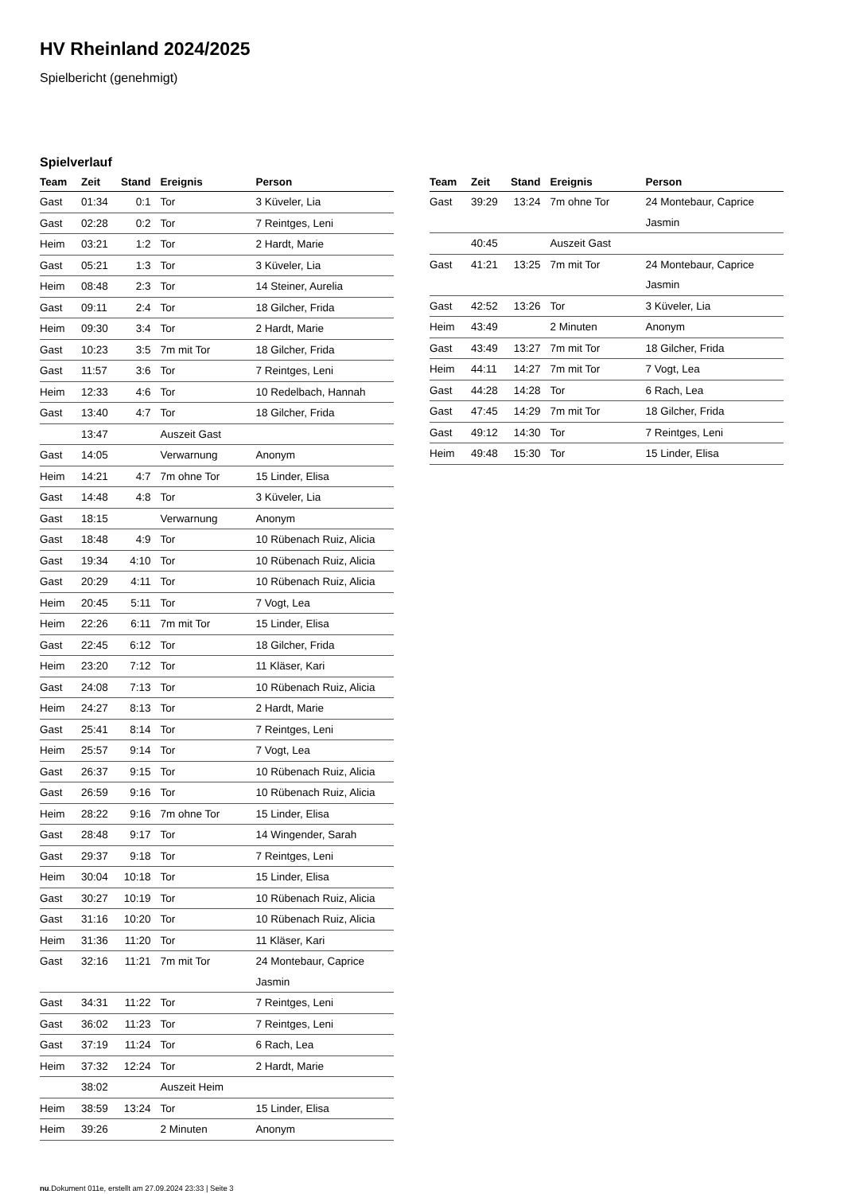HV Rheinland 2024/2025
Spielbericht (genehmigt)
Spielverlauf
| Team | Zeit | Stand | Ereignis | Person |
| --- | --- | --- | --- | --- |
| Gast | 01:34 | 0:1 | Tor | 3 Küveler, Lia |
| Gast | 02:28 | 0:2 | Tor | 7 Reintges, Leni |
| Heim | 03:21 | 1:2 | Tor | 2 Hardt, Marie |
| Gast | 05:21 | 1:3 | Tor | 3 Küveler, Lia |
| Heim | 08:48 | 2:3 | Tor | 14 Steiner, Aurelia |
| Gast | 09:11 | 2:4 | Tor | 18 Gilcher, Frida |
| Heim | 09:30 | 3:4 | Tor | 2 Hardt, Marie |
| Gast | 10:23 | 3:5 | 7m mit Tor | 18 Gilcher, Frida |
| Gast | 11:57 | 3:6 | Tor | 7 Reintges, Leni |
| Heim | 12:33 | 4:6 | Tor | 10 Redelbach, Hannah |
| Gast | 13:40 | 4:7 | Tor | 18 Gilcher, Frida |
| | 13:47 | | Auszeit Gast | |
| Gast | 14:05 | | Verwarnung | Anonym |
| Heim | 14:21 | 4:7 | 7m ohne Tor | 15 Linder, Elisa |
| Gast | 14:48 | 4:8 | Tor | 3 Küveler, Lia |
| Gast | 18:15 | | Verwarnung | Anonym |
| Gast | 18:48 | 4:9 | Tor | 10 Rübenach Ruiz, Alicia |
| Gast | 19:34 | 4:10 | Tor | 10 Rübenach Ruiz, Alicia |
| Gast | 20:29 | 4:11 | Tor | 10 Rübenach Ruiz, Alicia |
| Heim | 20:45 | 5:11 | Tor | 7 Vogt, Lea |
| Heim | 22:26 | 6:11 | 7m mit Tor | 15 Linder, Elisa |
| Gast | 22:45 | 6:12 | Tor | 18 Gilcher, Frida |
| Heim | 23:20 | 7:12 | Tor | 11 Kläser, Kari |
| Gast | 24:08 | 7:13 | Tor | 10 Rübenach Ruiz, Alicia |
| Heim | 24:27 | 8:13 | Tor | 2 Hardt, Marie |
| Gast | 25:41 | 8:14 | Tor | 7 Reintges, Leni |
| Heim | 25:57 | 9:14 | Tor | 7 Vogt, Lea |
| Gast | 26:37 | 9:15 | Tor | 10 Rübenach Ruiz, Alicia |
| Gast | 26:59 | 9:16 | Tor | 10 Rübenach Ruiz, Alicia |
| Heim | 28:22 | 9:16 | 7m ohne Tor | 15 Linder, Elisa |
| Gast | 28:48 | 9:17 | Tor | 14 Wingender, Sarah |
| Gast | 29:37 | 9:18 | Tor | 7 Reintges, Leni |
| Heim | 30:04 | 10:18 | Tor | 15 Linder, Elisa |
| Gast | 30:27 | 10:19 | Tor | 10 Rübenach Ruiz, Alicia |
| Gast | 31:16 | 10:20 | Tor | 10 Rübenach Ruiz, Alicia |
| Heim | 31:36 | 11:20 | Tor | 11 Kläser, Kari |
| Gast | 32:16 | 11:21 | 7m mit Tor | 24 Montebaur, Caprice Jasmin |
| Gast | 34:31 | 11:22 | Tor | 7 Reintges, Leni |
| Gast | 36:02 | 11:23 | Tor | 7 Reintges, Leni |
| Gast | 37:19 | 11:24 | Tor | 6 Rach, Lea |
| Heim | 37:32 | 12:24 | Tor | 2 Hardt, Marie |
| | 38:02 | | Auszeit Heim | |
| Heim | 38:59 | 13:24 | Tor | 15 Linder, Elisa |
| Heim | 39:26 | | 2 Minuten | Anonym |
| Team | Zeit | Stand | Ereignis | Person |
| --- | --- | --- | --- | --- |
| Gast | 39:29 | 13:24 | 7m ohne Tor | 24 Montebaur, Caprice Jasmin |
| | 40:45 | | Auszeit Gast | |
| Gast | 41:21 | 13:25 | 7m mit Tor | 24 Montebaur, Caprice Jasmin |
| Gast | 42:52 | 13:26 | Tor | 3 Küveler, Lia |
| Heim | 43:49 | | 2 Minuten | Anonym |
| Gast | 43:49 | 13:27 | 7m mit Tor | 18 Gilcher, Frida |
| Heim | 44:11 | 14:27 | 7m mit Tor | 7 Vogt, Lea |
| Gast | 44:28 | 14:28 | Tor | 6 Rach, Lea |
| Gast | 47:45 | 14:29 | 7m mit Tor | 18 Gilcher, Frida |
| Gast | 49:12 | 14:30 | Tor | 7 Reintges, Leni |
| Heim | 49:48 | 15:30 | Tor | 15 Linder, Elisa |
nu.Dokument 011e, erstellt am 27.09.2024 23:33 | Seite 3